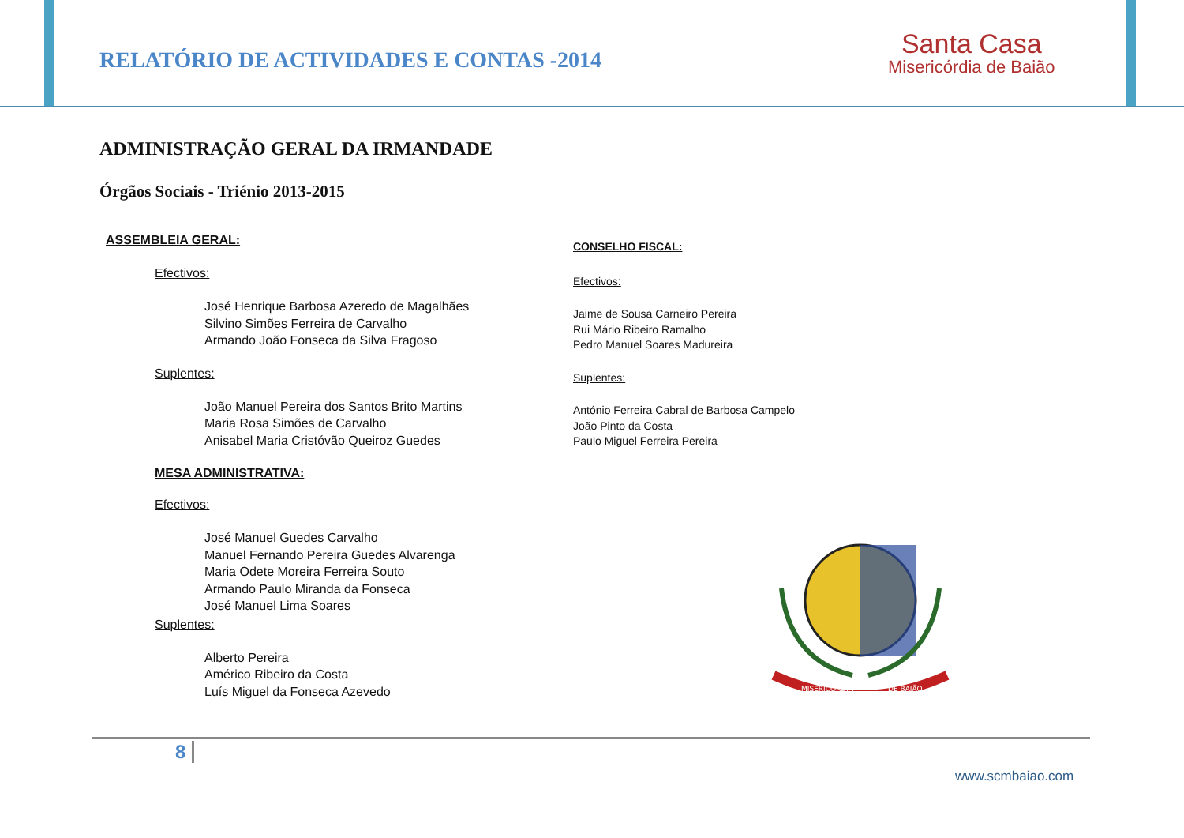RELATÓRIO DE ACTIVIDADES E CONTAS -2014
Santa Casa
Misericórdia de Baião
ADMINISTRAÇÃO GERAL DA IRMANDADE
Órgãos Sociais - Triénio 2013-2015
ASSEMBLEIA GERAL:
Efectivos:
José Henrique Barbosa Azeredo de Magalhães
Silvino Simões Ferreira de Carvalho
Armando João Fonseca da Silva Fragoso
Suplentes:
João Manuel Pereira dos Santos Brito Martins
Maria Rosa Simões de Carvalho
Anisabel Maria Cristóvão Queiroz Guedes
MESA ADMINISTRATIVA:
Efectivos:
José Manuel Guedes Carvalho
Manuel Fernando Pereira Guedes Alvarenga
Maria Odete Moreira Ferreira Souto
Armando Paulo Miranda da Fonseca
José Manuel Lima Soares
Suplentes:
Alberto Pereira
Américo Ribeiro da Costa
Luís Miguel da Fonseca Azevedo
CONSELHO FISCAL:
Efectivos:
Jaime de Sousa Carneiro Pereira
Rui Mário Ribeiro Ramalho
Pedro Manuel Soares Madureira
Suplentes:
António Ferreira Cabral de Barbosa Campelo
João Pinto da Costa
Paulo Miguel Ferreira Pereira
MISERICÓRDIA
DE BAIÃO
8
www.scmbaiao.com